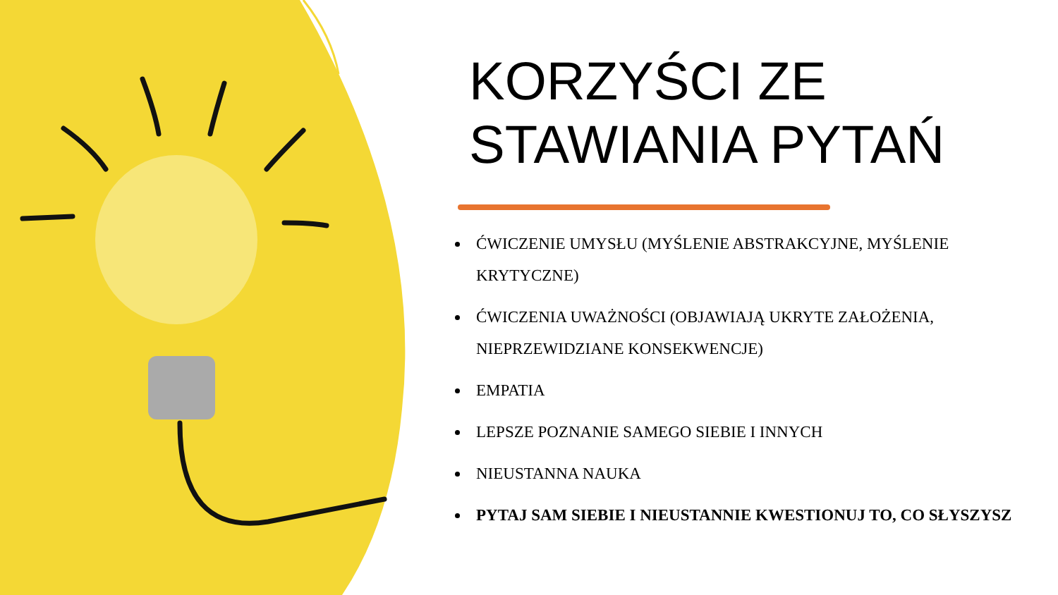KORZYŚCI ZE
STAWIANIA PYTAŃ
ĆWICZENIE UMYSŁU (MYŚLENIE ABSTRAKCYJNE, MYŚLENIE KRYTYCZNE)
ĆWICZENIA UWAŻNOŚCI (OBJAWIAJĄ UKRYTE ZAŁOŻENIA, NIEPRZEWIDZIANE KONSEKWENCJE)
EMPATIA
LEPSZE POZNANIE SAMEGO SIEBIE I INNYCH
NIEUSTANNA NAUKA
PYTAJ SAM SIEBIE I NIEUSTANNIE KWESTIONUJ TO, CO SŁYSZYSZ